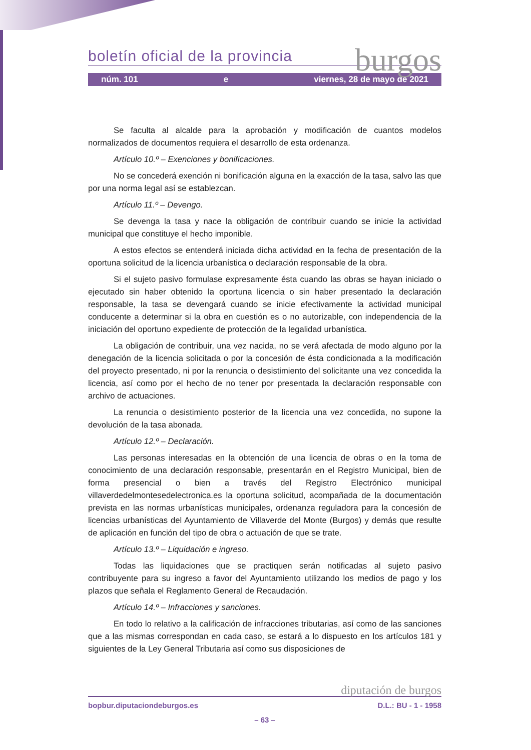burgos
boletín oficial de la provincia
núm. 101 e viernes, 28 de mayo de 2021
Se faculta al alcalde para la aprobación y modificación de cuantos modelos normalizados de documentos requiera el desarrollo de esta ordenanza.
Artículo 10.º – Exenciones y bonificaciones.
No se concederá exención ni bonificación alguna en la exacción de la tasa, salvo las que por una norma legal así se establezcan.
Artículo 11.º – Devengo.
Se devenga la tasa y nace la obligación de contribuir cuando se inicie la actividad municipal que constituye el hecho imponible.
A estos efectos se entenderá iniciada dicha actividad en la fecha de presentación de la oportuna solicitud de la licencia urbanística o declaración responsable de la obra.
Si el sujeto pasivo formulase expresamente ésta cuando las obras se hayan iniciado o ejecutado sin haber obtenido la oportuna licencia o sin haber presentado la declaración responsable, la tasa se devengará cuando se inicie efectivamente la actividad municipal conducente a determinar si la obra en cuestión es o no autorizable, con independencia de la iniciación del oportuno expediente de protección de la legalidad urbanística.
La obligación de contribuir, una vez nacida, no se verá afectada de modo alguno por la denegación de la licencia solicitada o por la concesión de ésta condicionada a la modificación del proyecto presentado, ni por la renuncia o desistimiento del solicitante una vez concedida la licencia, así como por el hecho de no tener por presentada la declaración responsable con archivo de actuaciones.
La renuncia o desistimiento posterior de la licencia una vez concedida, no supone la devolución de la tasa abonada.
Artículo 12.º – Declaración.
Las personas interesadas en la obtención de una licencia de obras o en la toma de conocimiento de una declaración responsable, presentarán en el Registro Municipal, bien de forma presencial o bien a través del Registro Electrónico municipal villaverdedelmontesedelectronica.es la oportuna solicitud, acompañada de la documentación prevista en las normas urbanísticas municipales, ordenanza reguladora para la concesión de licencias urbanísticas del Ayuntamiento de Villaverde del Monte (Burgos) y demás que resulte de aplicación en función del tipo de obra o actuación de que se trate.
Artículo 13.º – Liquidación e ingreso.
Todas las liquidaciones que se practiquen serán notificadas al sujeto pasivo contribuyente para su ingreso a favor del Ayuntamiento utilizando los medios de pago y los plazos que señala el Reglamento General de Recaudación.
Artículo 14.º – Infracciones y sanciones.
En todo lo relativo a la calificación de infracciones tributarias, así como de las sanciones que a las mismas correspondan en cada caso, se estará a lo dispuesto en los artículos 181 y siguientes de la Ley General Tributaria así como sus disposiciones de
diputación de burgos
bopbur.diputaciondeburgos.es D.L.: BU - 1 - 1958
– 63 –